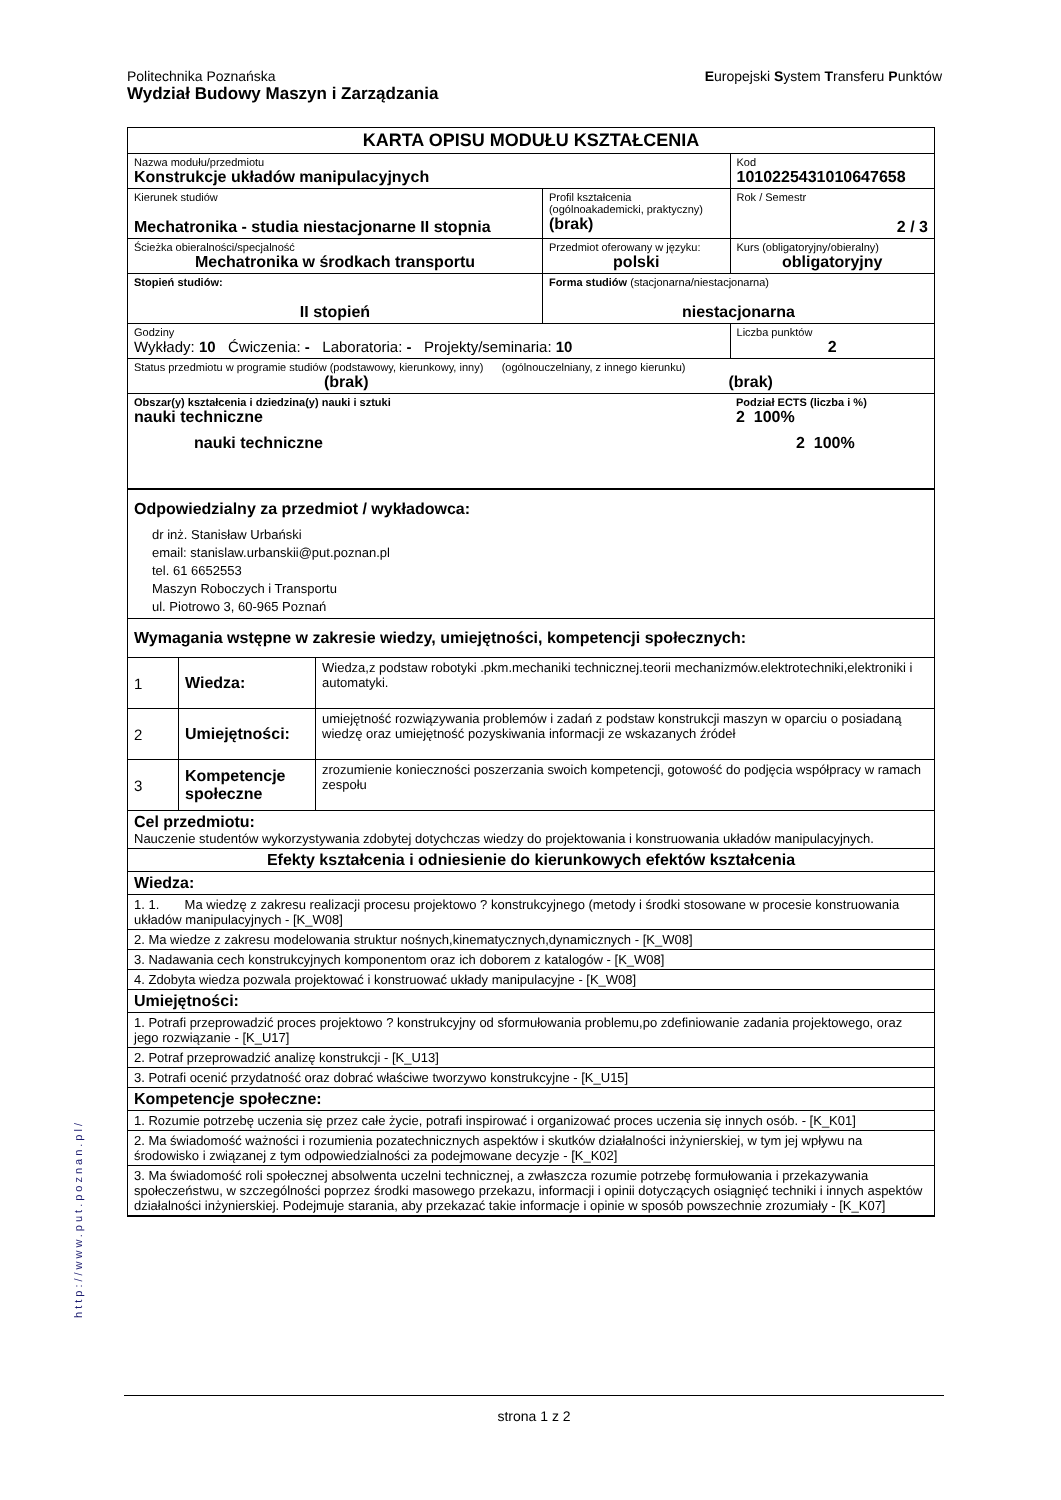Europejski System Transferu Punktów
Politechnika Poznańska
Wydział Budowy Maszyn i Zarządzania
| KARTA OPISU MODUŁU KSZTAŁCENIA | | | |
| Nazwa modułu/przedmiotu Konstrukcje układów manipulacyjnych | | | Kod 1010225431010647658 |
| Kierunek studiów Mechatronika - studia niestacjonarne II stopnia | | Profil kształcenia (ogólnoakademicki, praktyczny) (brak) | Rok / Semestr 2 / 3 |
| Ścieżka obieralności/specjalność Mechatronika w środkach transportu | | Przedmiot oferowany w języku: polski | Kurs (obligatoryjny/obieralny) obligatoryjny |
| Stopień studiów: II stopień | Forma studiów (stacjonarna/niestacjonarna) niestacjonarna | | |
| Godziny Wykłady: 10 Ćwiczenia: - Laboratoria: - Projekty/seminaria: 10 | | | Liczba punktów 2 |
| Status przedmiotu w programie studiów (podstawowy, kierunkowy, inny) (ogólnouczelniany, z innego kierunku) (brak) (brak) | | | |
| Obszar(y) kształcenia i dziedzina(y) nauki i sztuki nauki techniczne nauki techniczne | | | Podział ECTS (liczba i %) 2 100% 2 100% |
| Odpowiedzialny za przedmiot / wykładowca: dr inż. Stanisław Urbański email: stanislaw.urbanskii@put.poznan.pl tel. 61 6652553 Maszyn Roboczych i Transportu ul. Piotrowo 3, 60-965 Poznań | | |
| Wymagania wstępne w zakresie wiedzy, umiejętności, kompetencji społecznych: | | |
| 1 | Wiedza: | Wiedza,z podstaw robotyki .pkm.mechaniki technicznej.teorii mechanizmów.elektrotechniki,elektroniki i automatyki. |
| 2 | Umiejętności: | umiejętność rozwiązywania problemów i zadań z podstaw konstrukcji maszyn w oparciu o posiadaną wiedzę oraz umiejętność pozyskiwania informacji ze wskazanych źródeł |
| 3 | Kompetencje społeczne | zrozumienie konieczności poszerzania swoich kompetencji, gotowość do podjęcia współpracy w ramach zespołu |
| Cel przedmiotu: Nauczenie studentów wykorzystywania zdobytej dotychczas wiedzy do projektowania i konstruowania układów manipulacyjnych. | | |
| Efekty kształcenia i odniesienie do kierunkowych efektów kształcenia | | |
| Wiedza: | | |
| 1. 1. Ma wiedzę z zakresu realizacji procesu projektowo ? konstrukcyjnego (metody i środki stosowane w procesie konstruowania układów manipulacyjnych - [K_W08] | | |
| 2. Ma wiedze z zakresu modelowania struktur nośnych,kinematycznych,dynamicznych - [K_W08] | | |
| 3. Nadawania cech konstrukcyjnych komponentom oraz ich doborem z katalogów - [K_W08] | | |
| 4. Zdobyta wiedza pozwala projektować i konstruować układy manipulacyjne - [K_W08] | | |
| Umiejętności: | | |
| 1. Potrafi przeprowadzić proces projektowo ? konstrukcyjny od sformułowania problemu,po zdefiniowanie zadania projektowego, oraz jego rozwiązanie - [K_U17] | | |
| 2. Potraf przeprowadzić analizę konstrukcji - [K_U13] | | |
| 3. Potrafi ocenić przydatność oraz dobrać właściwe tworzywo konstrukcyjne - [K_U15] | | |
| Kompetencje społeczne: | | |
| 1. Rozumie potrzebę uczenia się przez całe życie, potrafi inspirować i organizować proces uczenia się innych osób. - [K_K01] | | |
| 2. Ma świadomość ważności i rozumienia pozatechnicznych aspektów i skutków działalności inżynierskiej, w tym jej wpływu na środowisko i związanej z tym odpowiedzialności za podejmowane decyzje - [K_K02] | | |
| 3. Ma świadomość roli społecznej absolwenta uczelni technicznej, a zwłaszcza rozumie potrzebę formułowania i przekazywania społeczeństwu, w szczególności poprzez środki masowego przekazu, informacji i opinii dotyczących osiągnięć techniki i innych aspektów działalności inżynierskiej. Podejmuje starania, aby przekazać takie informacje i opinie w sposób powszechnie zrozumiały - [K_K07] | | |
http://www.put.poznan.pl/
strona 1 z 2